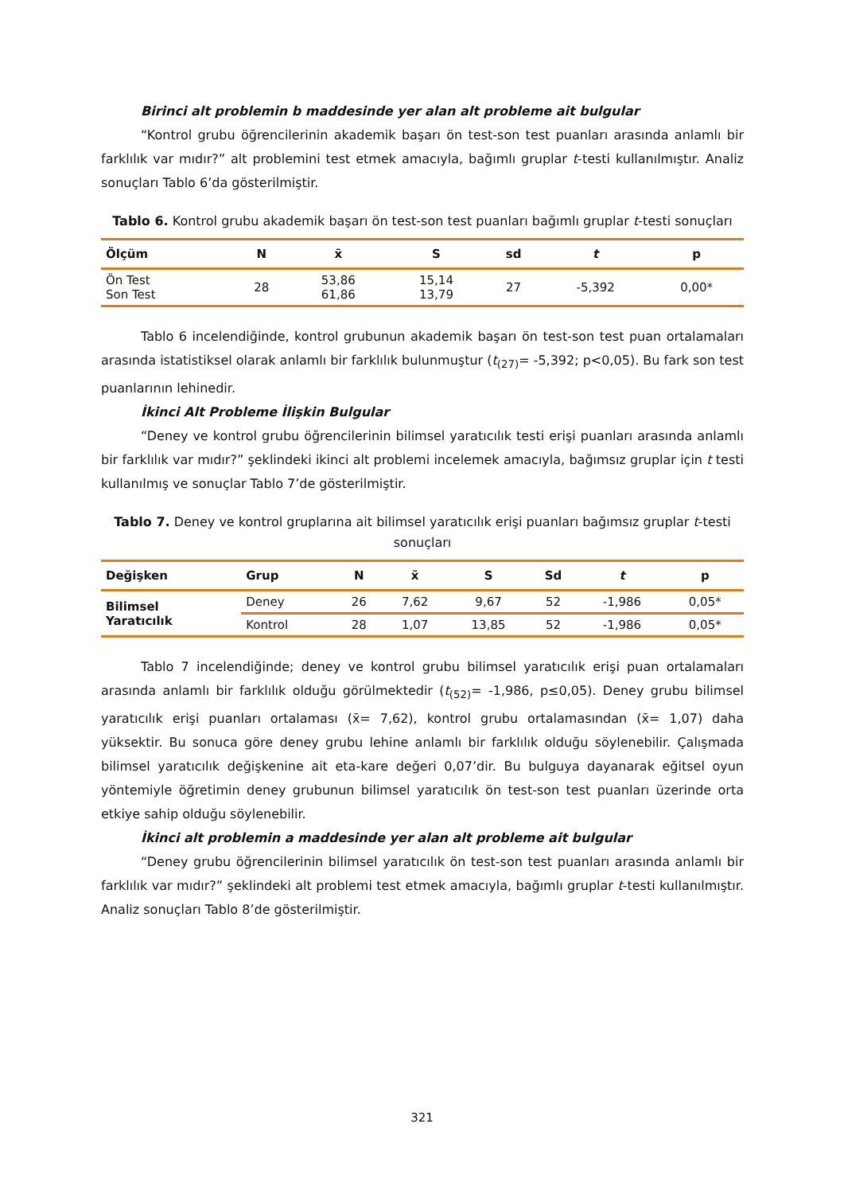Birinci alt problemin b maddesinde yer alan alt probleme ait bulgular
“Kontrol grubu öğrencilerinin akademik başarı ön test-son test puanları arasında anlamlı bir farklılık var mıdır?” alt problemini test etmek amacıyla, bağımlı gruplar t-testi kullanılmıştır. Analiz sonuçları Tablo 6’da gösterilmiştir.
Tablo 6. Kontrol grubu akademik başarı ön test-son test puanları bağımlı gruplar t-testi sonuçları
| Ölçüm | N | x̄ | S | sd | t | p |
| --- | --- | --- | --- | --- | --- | --- |
| Ön Test Son Test | 28 | 53,86 61,86 | 15,14 13,79 | 27 | -5,392 | 0,00* |
Tablo 6 incelendiğinde, kontrol grubunun akademik başarı ön test-son test puan ortalamaları arasında istatistiksel olarak anlamlı bir farklılık bulunmuştur (t<sub>(27)</sub>= -5,392; p<0,05). Bu fark son test puanlarının lehinedir.
İkinci Alt Probleme İlişkin Bulgular
“Deney ve kontrol grubu öğrencilerinin bilimsel yaratıcılık testi erişi puanları arasında anlamlı bir farklılık var mıdır?” şeklindeki ikinci alt problemi incelemek amacıyla, bağımsız gruplar için t testi kullanılmış ve sonuçlar Tablo 7’de gösterilmiştir.
Tablo 7. Deney ve kontrol gruplarına ait bilimsel yaratıcılık erişi puanları bağımsız gruplar t-testi sonuçları
| Değişken | Grup | N | x̄ | S | Sd | t | p |
| --- | --- | --- | --- | --- | --- | --- | --- |
| Bilimsel Yaratıcılık | Deney | 26 | 7,62 | 9,67 | 52 | -1,986 | 0,05* |
| | Kontrol | 28 | 1,07 | 13,85 | 52 | -1,986 | 0,05* |
Tablo 7 incelendiğinde; deney ve kontrol grubu bilimsel yaratıcılık erişi puan ortalamaları arasında anlamlı bir farklılık olduğu görülmektedir (t<sub>(52)</sub>= -1,986, p≤0,05). Deney grubu bilimsel yaratıcılık erişi puanları ortalaması (x̄= 7,62), kontrol grubu ortalamasından (x̄= 1,07) daha yüksektir. Bu sonuca göre deney grubu lehine anlamlı bir farklılık olduğu söylenebilir. Çalışmada bilimsel yaratıcılık değişkenine ait eta-kare değeri 0,07’dir. Bu bulguya dayanarak eğitsel oyun yöntemiyle öğretimin deney grubunun bilimsel yaratıcılık ön test-son test puanları üzerinde orta etkiye sahip olduğu söylenebilir.
İkinci alt problemin a maddesinde yer alan alt probleme ait bulgular
“Deney grubu öğrencilerinin bilimsel yaratıcılık ön test-son test puanları arasında anlamlı bir farklılık var mıdır?” şeklindeki alt problemi test etmek amacıyla, bağımlı gruplar t-testi kullanılmıştır. Analiz sonuçları Tablo 8’de gösterilmiştir.
321